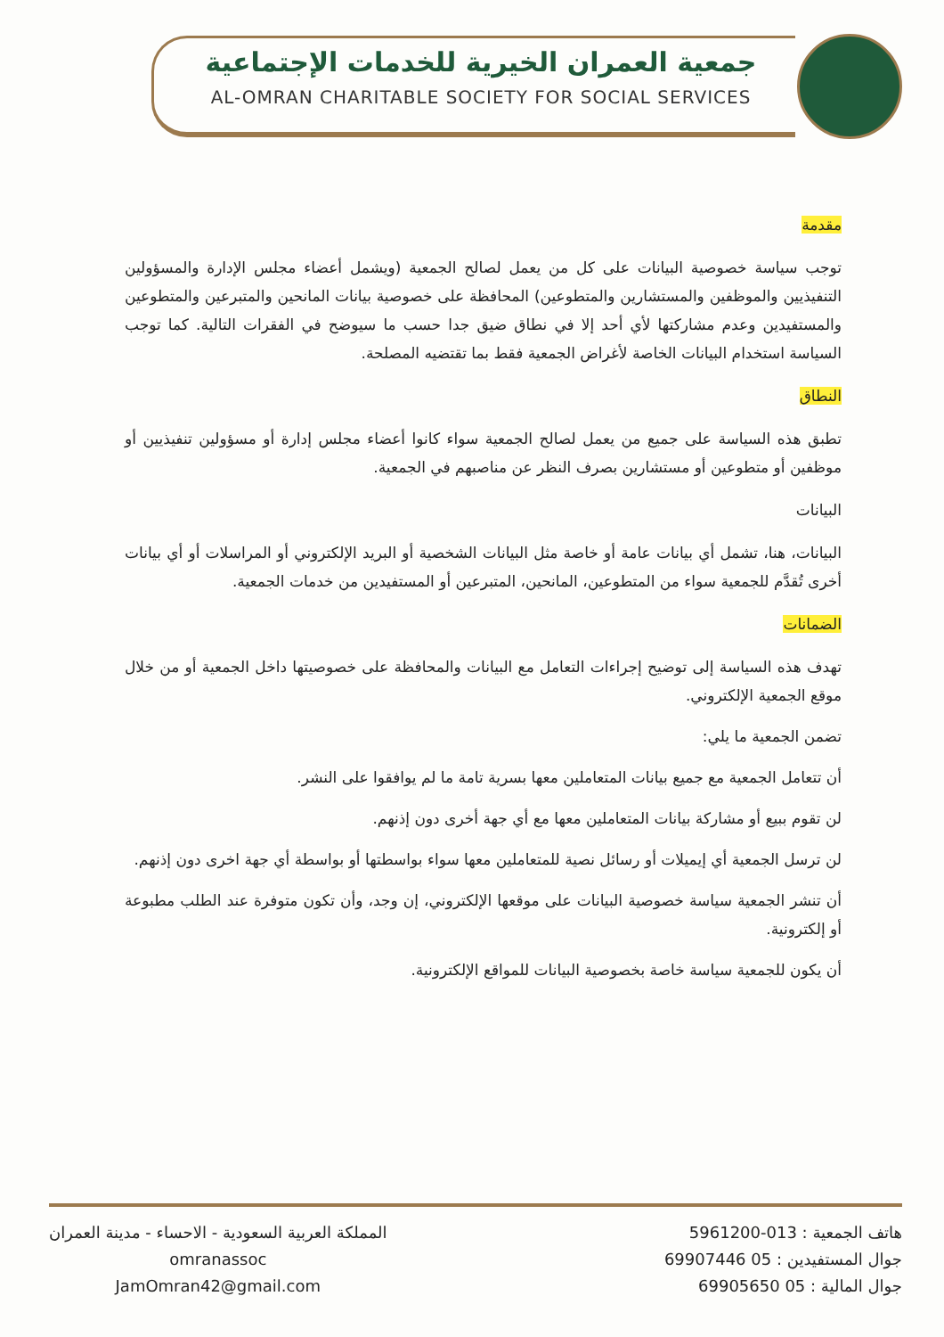جمعية العمران الخيرية للخدمات الإجتماعية
AL-OMRAN CHARITABLE SOCIETY FOR SOCIAL SERVICES
مقدمة
توجب سياسة خصوصية البيانات على كل من يعمل لصالح الجمعية (ويشمل أعضاء مجلس الإدارة والمسؤولين التنفيذيين والموظفين والمستشارين والمتطوعين) المحافظة على خصوصية بيانات المانحين والمتبرعين والمتطوعين والمستفيدين وعدم مشاركتها لأي أحد إلا في نطاق ضيق جدا حسب ما سيوضح في الفقرات التالية. كما توجب السياسة استخدام البيانات الخاصة لأغراض الجمعية فقط بما تقتضيه المصلحة.
النطاق
تطبق هذه السياسة على جميع من يعمل لصالح الجمعية سواء كانوا أعضاء مجلس إدارة أو مسؤولين تنفيذيين أو موظفين أو متطوعين أو مستشارين بصرف النظر عن مناصبهم في الجمعية.
البيانات
البيانات، هنا، تشمل أي بيانات عامة أو خاصة مثل البيانات الشخصية أو البريد الإلكتروني أو المراسلات أو أي بيانات أخرى تُقدَّم للجمعية سواء من المتطوعين، المانحين، المتبرعين أو المستفيدين من خدمات الجمعية.
الضمانات
تهدف هذه السياسة إلى توضيح إجراءات التعامل مع البيانات والمحافظة على خصوصيتها داخل الجمعية أو من خلال موقع الجمعية الإلكتروني.
تضمن الجمعية ما يلي:
أن تتعامل الجمعية مع جميع بيانات المتعاملين معها بسرية تامة ما لم يوافقوا على النشر.
لن تقوم ببيع أو مشاركة بيانات المتعاملين معها مع أي جهة أخرى دون إذنهم.
لن ترسل الجمعية أي إيميلات أو رسائل نصية للمتعاملين معها سواء بواسطتها أو بواسطة أي جهة اخرى دون إذنهم.
أن تنشر الجمعية سياسة خصوصية البيانات على موقعها الإلكتروني، إن وجد، وأن تكون متوفرة عند الطلب مطبوعة أو إلكترونية.
أن يكون للجمعية سياسة خاصة بخصوصية البيانات للمواقع الإلكترونية.
المملكة العربية السعودية - الاحساء - مدينة العمران
omranassoc
JamOmran42@gmail.com
هاتف الجمعية : 013-5961200
جوال المستفيدين : 05 69907446
جوال المالية : 05 69905650